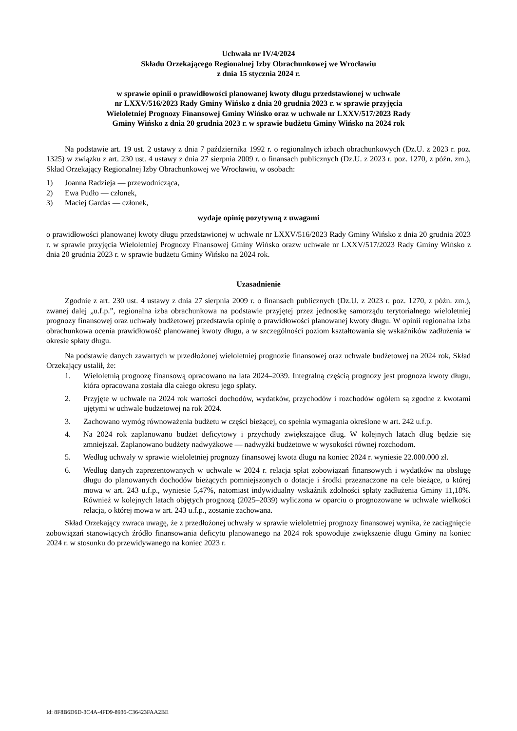Uchwała nr IV/4/2024
Składu Orzekającego Regionalnej Izby Obrachunkowej we Wrocławiu
z dnia 15 stycznia 2024 r.
w sprawie opinii o prawidłowości planowanej kwoty długu przedstawionej w uchwale
nr LXXV/516/2023 Rady Gminy Wińsko z dnia 20 grudnia 2023 r. w sprawie przyjęcia
Wieloletniej Prognozy Finansowej Gminy Wińsko oraz w uchwale nr LXXV/517/2023 Rady
Gminy Wińsko z dnia 20 grudnia 2023 r. w sprawie budżetu Gminy Wińsko na 2024 rok
Na podstawie art. 19 ust. 2 ustawy z dnia 7 października 1992 r. o regionalnych izbach obrachunkowych (Dz.U. z 2023 r. poz. 1325) w związku z art. 230 ust. 4 ustawy z dnia 27 sierpnia 2009 r. o finansach publicznych (Dz.U. z 2023 r. poz. 1270, z późn. zm.), Skład Orzekający Regionalnej Izby Obrachunkowej we Wrocławiu, w osobach:
1) Joanna Radzieja — przewodnicząca,
2) Ewa Pudło — członek,
3) Maciej Gardas — członek,
wydaje opinię pozytywną z uwagami
o prawidłowości planowanej kwoty długu przedstawionej w uchwale nr LXXV/516/2023 Rady Gminy Wińsko z dnia 20 grudnia 2023 r. w sprawie przyjęcia Wieloletniej Prognozy Finansowej Gminy Wińsko orazw uchwale nr LXXV/517/2023 Rady Gminy Wińsko z dnia 20 grudnia 2023 r. w sprawie budżetu Gminy Wińsko na 2024 rok.
Uzasadnienie
Zgodnie z art. 230 ust. 4 ustawy z dnia 27 sierpnia 2009 r. o finansach publicznych (Dz.U. z 2023 r. poz. 1270, z późn. zm.), zwanej dalej „u.f.p.”, regionalna izba obrachunkowa na podstawie przyjętej przez jednostkę samorządu terytorialnego wieloletniej prognozy finansowej oraz uchwały budżetowej przedstawia opinię o prawidłowości planowanej kwoty długu. W opinii regionalna izba obrachunkowa ocenia prawidłowość planowanej kwoty długu, a w szczególności poziom kształtowania się wskaźników zadłużenia w okresie spłaty długu.
Na podstawie danych zawartych w przedłożonej wieloletniej prognozie finansowej oraz uchwale budżetowej na 2024 rok, Skład Orzekający ustalił, że:
1. Wieloletnią prognozę finansową opracowano na lata 2024–2039. Integralną częścią prognozy jest prognoza kwoty długu, która opracowana została dla całego okresu jego spłaty.
2. Przyjęte w uchwale na 2024 rok wartości dochodów, wydatków, przychodów i rozchodów ogółem są zgodne z kwotami ujętymi w uchwale budżetowej na rok 2024.
3. Zachowano wymóg równoważenia budżetu w części bieżącej, co spełnia wymagania określone w art. 242 u.f.p.
4. Na 2024 rok zaplanowano budżet deficytowy i przychody zwiększające dług. W kolejnych latach dług będzie się zmniejszał. Zaplanowano budżety nadwyżkowe — nadwyżki budżetowe w wysokości równej rozchodom.
5. Według uchwały w sprawie wieloletniej prognozy finansowej kwota długu na koniec 2024 r. wyniesie 22.000.000 zł.
6. Według danych zaprezentowanych w uchwale w 2024 r. relacja spłat zobowiązań finansowych i wydatków na obsługę długu do planowanych dochodów bieżących pomniejszonych o dotacje i środki przeznaczone na cele bieżące, o której mowa w art. 243 u.f.p., wyniesie 5,47%, natomiast indywidualny wskaźnik zdolności spłaty zadłużenia Gminy 11,18%. Również w kolejnych latach objętych prognozą (2025–2039) wyliczona w oparciu o prognozowane w uchwale wielkości relacja, o której mowa w art. 243 u.f.p., zostanie zachowana.
Skład Orzekający zwraca uwagę, że z przedłożonej uchwały w sprawie wieloletniej prognozy finansowej wynika, że zaciągnięcie zobowiązań stanowiących źródło finansowania deficytu planowanego na 2024 rok spowoduje zwiększenie długu Gminy na koniec 2024 r. w stosunku do przewidywanego na koniec 2023 r.
Id: 8F8B6D6D-3C4A-4FD9-8936-C36423FAA2BE